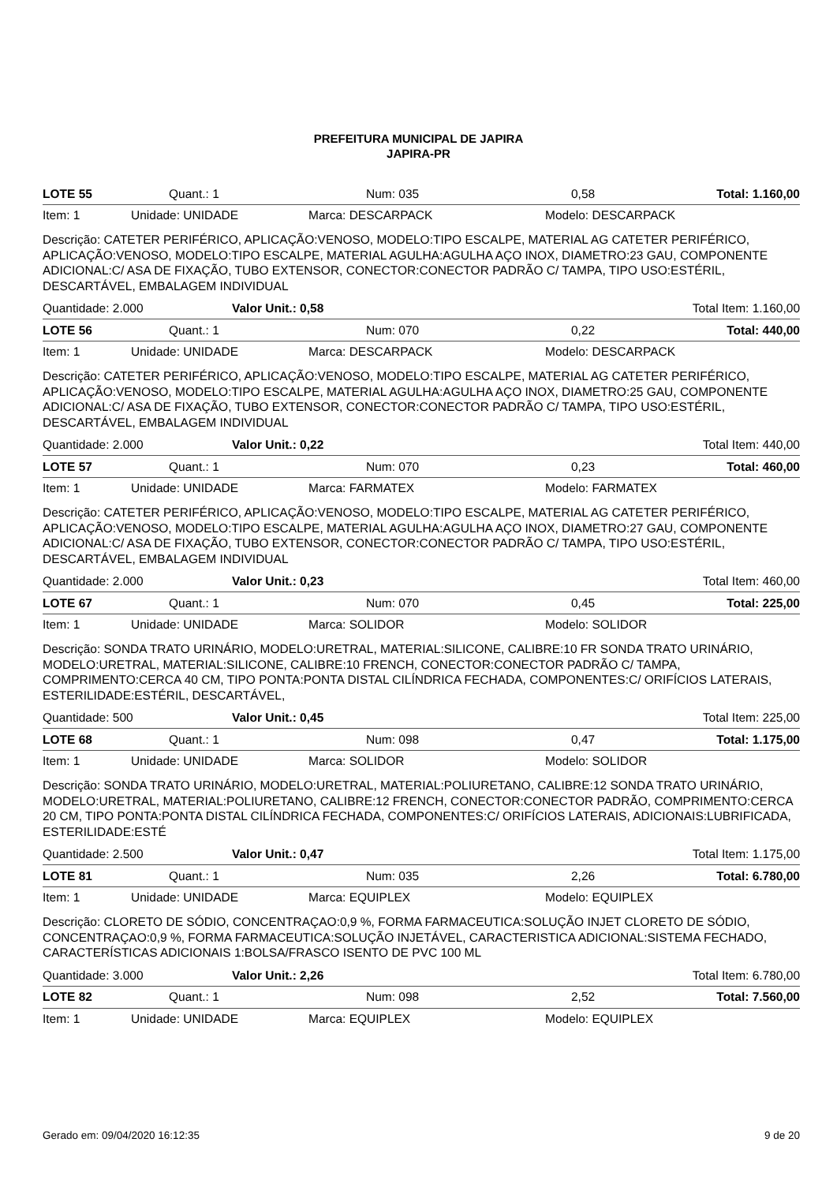PREFEITURA MUNICIPAL DE JAPIRA
JAPIRA-PR
LOTE 55 Quant.: 1 Num: 035 0,58 Total: 1.160,00
Item: 1 Unidade: UNIDADE Marca: DESCARPACK Modelo: DESCARPACK
Descrição: CATETER PERIFÉRICO, APLICAÇÃO:VENOSO, MODELO:TIPO ESCALPE, MATERIAL AG CATETER PERIFÉRICO, APLICAÇÃO:VENOSO, MODELO:TIPO ESCALPE, MATERIAL AGULHA:AGULHA AÇO INOX, DIAMETRO:23 GAU, COMPONENTE ADICIONAL:C/ ASA DE FIXAÇÃO, TUBO EXTENSOR, CONECTOR:CONECTOR PADRÃO C/ TAMPA, TIPO USO:ESTÉRIL, DESCARTÁVEL, EMBALAGEM INDIVIDUAL
Quantidade: 2.000 Valor Unit.: 0,58 Total Item: 1.160,00
LOTE 56 Quant.: 1 Num: 070 0,22 Total: 440,00
Item: 1 Unidade: UNIDADE Marca: DESCARPACK Modelo: DESCARPACK
Descrição: CATETER PERIFÉRICO, APLICAÇÃO:VENOSO, MODELO:TIPO ESCALPE, MATERIAL AG CATETER PERIFÉRICO, APLICAÇÃO:VENOSO, MODELO:TIPO ESCALPE, MATERIAL AGULHA:AGULHA AÇO INOX, DIAMETRO:25 GAU, COMPONENTE ADICIONAL:C/ ASA DE FIXAÇÃO, TUBO EXTENSOR, CONECTOR:CONECTOR PADRÃO C/ TAMPA, TIPO USO:ESTÉRIL, DESCARTÁVEL, EMBALAGEM INDIVIDUAL
Quantidade: 2.000 Valor Unit.: 0,22 Total Item: 440,00
LOTE 57 Quant.: 1 Num: 070 0,23 Total: 460,00
Item: 1 Unidade: UNIDADE Marca: FARMATEX Modelo: FARMATEX
Descrição: CATETER PERIFÉRICO, APLICAÇÃO:VENOSO, MODELO:TIPO ESCALPE, MATERIAL AG CATETER PERIFÉRICO, APLICAÇÃO:VENOSO, MODELO:TIPO ESCALPE, MATERIAL AGULHA:AGULHA AÇO INOX, DIAMETRO:27 GAU, COMPONENTE ADICIONAL:C/ ASA DE FIXAÇÃO, TUBO EXTENSOR, CONECTOR:CONECTOR PADRÃO C/ TAMPA, TIPO USO:ESTÉRIL, DESCARTÁVEL, EMBALAGEM INDIVIDUAL
Quantidade: 2.000 Valor Unit.: 0,23 Total Item: 460,00
LOTE 67 Quant.: 1 Num: 070 0,45 Total: 225,00
Item: 1 Unidade: UNIDADE Marca: SOLIDOR Modelo: SOLIDOR
Descrição: SONDA TRATO URINÁRIO, MODELO:URETRAL, MATERIAL:SILICONE, CALIBRE:10 FR SONDA TRATO URINÁRIO, MODELO:URETRAL, MATERIAL:SILICONE, CALIBRE:10 FRENCH, CONECTOR:CONECTOR PADRÃO C/ TAMPA, COMPRIMENTO:CERCA 40 CM, TIPO PONTA:PONTA DISTAL CILÍNDRICA FECHADA, COMPONENTES:C/ ORIFÍCIOS LATERAIS, ESTERILIDADE:ESTÉRIL, DESCARTÁVEL,
Quantidade: 500 Valor Unit.: 0,45 Total Item: 225,00
LOTE 68 Quant.: 1 Num: 098 0,47 Total: 1.175,00
Item: 1 Unidade: UNIDADE Marca: SOLIDOR Modelo: SOLIDOR
Descrição: SONDA TRATO URINÁRIO, MODELO:URETRAL, MATERIAL:POLIURETANO, CALIBRE:12 SONDA TRATO URINÁRIO, MODELO:URETRAL, MATERIAL:POLIURETANO, CALIBRE:12 FRENCH, CONECTOR:CONECTOR PADRÃO, COMPRIMENTO:CERCA 20 CM, TIPO PONTA:PONTA DISTAL CILÍNDRICA FECHADA, COMPONENTES:C/ ORIFÍCIOS LATERAIS, ADICIONAIS:LUBRIFICADA, ESTERILIDADE:ESTÉ
Quantidade: 2.500 Valor Unit.: 0,47 Total Item: 1.175,00
LOTE 81 Quant.: 1 Num: 035 2,26 Total: 6.780,00
Item: 1 Unidade: UNIDADE Marca: EQUIPLEX Modelo: EQUIPLEX
Descrição: CLORETO DE SÓDIO, CONCENTRAÇAO:0,9 %, FORMA FARMACEUTICA:SOLUÇÃO INJET CLORETO DE SÓDIO, CONCENTRAÇAO:0,9 %, FORMA FARMACEUTICA:SOLUÇÃO INJETÁVEL, CARACTERISTICA ADICIONAL:SISTEMA FECHADO, CARACTERÍSTICAS ADICIONAIS 1:BOLSA/FRASCO ISENTO DE PVC 100 ML
Quantidade: 3.000 Valor Unit.: 2,26 Total Item: 6.780,00
LOTE 82 Quant.: 1 Num: 098 2,52 Total: 7.560,00
Item: 1 Unidade: UNIDADE Marca: EQUIPLEX Modelo: EQUIPLEX
Gerado em: 09/04/2020 16:12:35 9 de 20